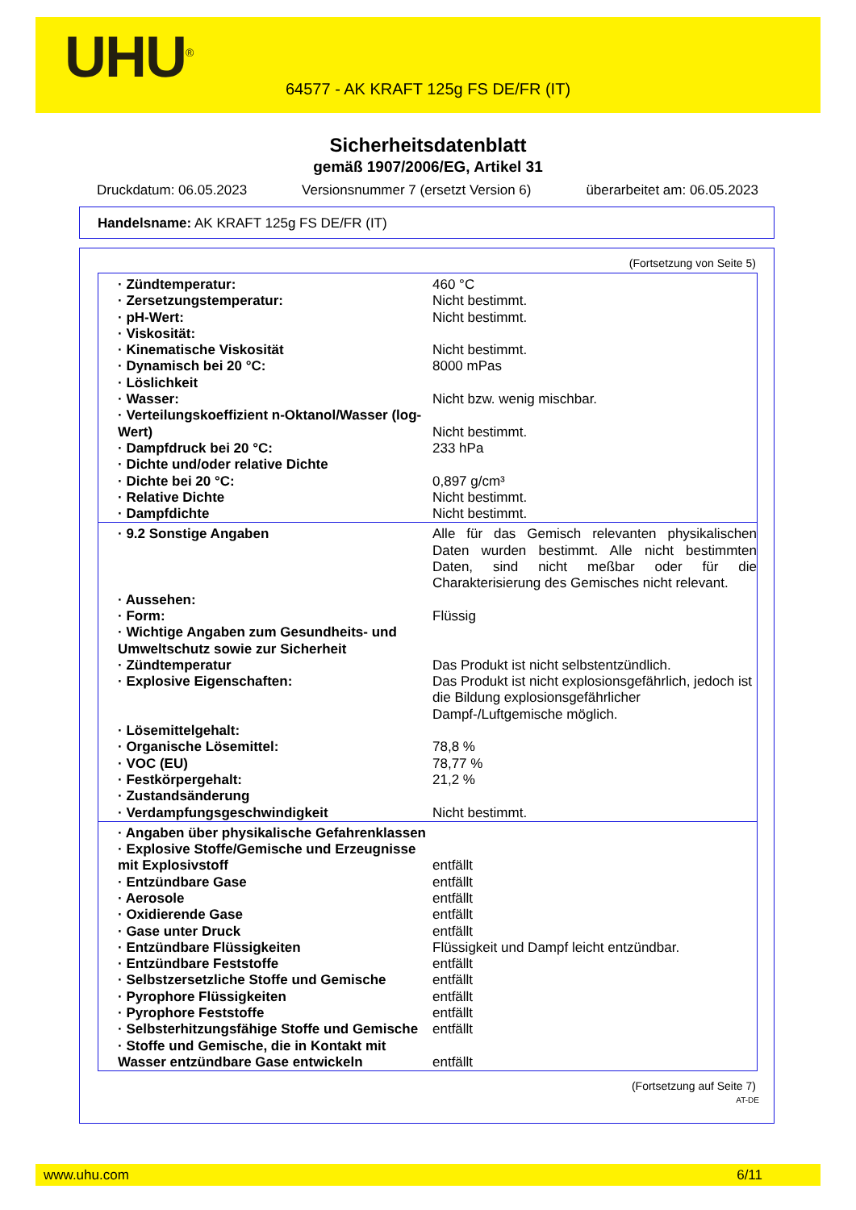UHU<sup>®</sup>
64577 - AK KRAFT 125g FS DE/FR (IT)
Sicherheitsdatenblatt
gemäß 1907/2006/EG, Artikel 31
Druckdatum: 06.05.2023 Versionsnummer 7 (ersetzt Version 6) überarbeitet am: 06.05.2023
Handelsname: AK KRAFT 125g FS DE/FR (IT)
(Fortsetzung von Seite 5)
| · Zündtemperatur: | 460 °C |
| · Zersetzungstemperatur: | Nicht bestimmt. |
| · pH-Wert: | Nicht bestimmt. |
| · Viskosität: | |
| · Kinematische Viskosität | Nicht bestimmt. |
| · Dynamisch bei 20 °C: | 8000 mPas |
| · Löslichkeit | |
| · Wasser: | Nicht bzw. wenig mischbar. |
| · Verteilungskoeffizient n-Oktanol/Wasser (log-Wert) | Nicht bestimmt. |
| · Dampfdruck bei 20 °C: | 233 hPa |
| · Dichte und/oder relative Dichte | |
| · Dichte bei 20 °C: | 0,897 g/cm³ |
| · Relative Dichte | Nicht bestimmt. |
| · Dampfdichte | Nicht bestimmt. |
| · 9.2 Sonstige Angaben | Alle für das Gemisch relevanten physikalischen Daten wurden bestimmt. Alle nicht bestimmten Daten, sind nicht meßbar oder für die Charakterisierung des Gemisches nicht relevant. |
| · Aussehen: | |
| · Form: | Flüssig |
| · Wichtige Angaben zum Gesundheits- und Umweltschutz sowie zur Sicherheit | |
| · Zündtemperatur | Das Produkt ist nicht selbstentzündlich. |
| · Explosive Eigenschaften: | Das Produkt ist nicht explosionsgefährlich, jedoch ist die Bildung explosionsgefährlicher Dampf-/Luftgemische möglich. |
| · Lösemittelgehalt: | |
| · Organische Lösemittel: | 78,8 % |
| · VOC (EU) | 78,77 % |
| · Festkörpergehalt: | 21,2 % |
| · Zustandsänderung | |
| · Verdampfungsgeschwindigkeit | Nicht bestimmt. |
| · Angaben über physikalische Gefahrenklassen | |
| · Explosive Stoffe/Gemische und Erzeugnisse mit Explosivstoff | entfällt |
| · Entzündbare Gase | entfällt |
| · Aerosole | entfällt |
| · Oxidierende Gase | entfällt |
| · Gase unter Druck | entfällt |
| · Entzündbare Flüssigkeiten | Flüssigkeit und Dampf leicht entzündbar. |
| · Entzündbare Feststoffe | entfällt |
| · Selbstzersetzliche Stoffe und Gemische | entfällt |
| · Pyrophore Flüssigkeiten | entfällt |
| · Pyrophore Feststoffe | entfällt |
| · Selbsterhitzungsfähige Stoffe und Gemische | entfällt |
| · Stoffe und Gemische, die in Kontakt mit Wasser entzündbare Gase entwickeln | entfällt |
(Fortsetzung auf Seite 7)
AT-DE
www.uhu.com 6/11